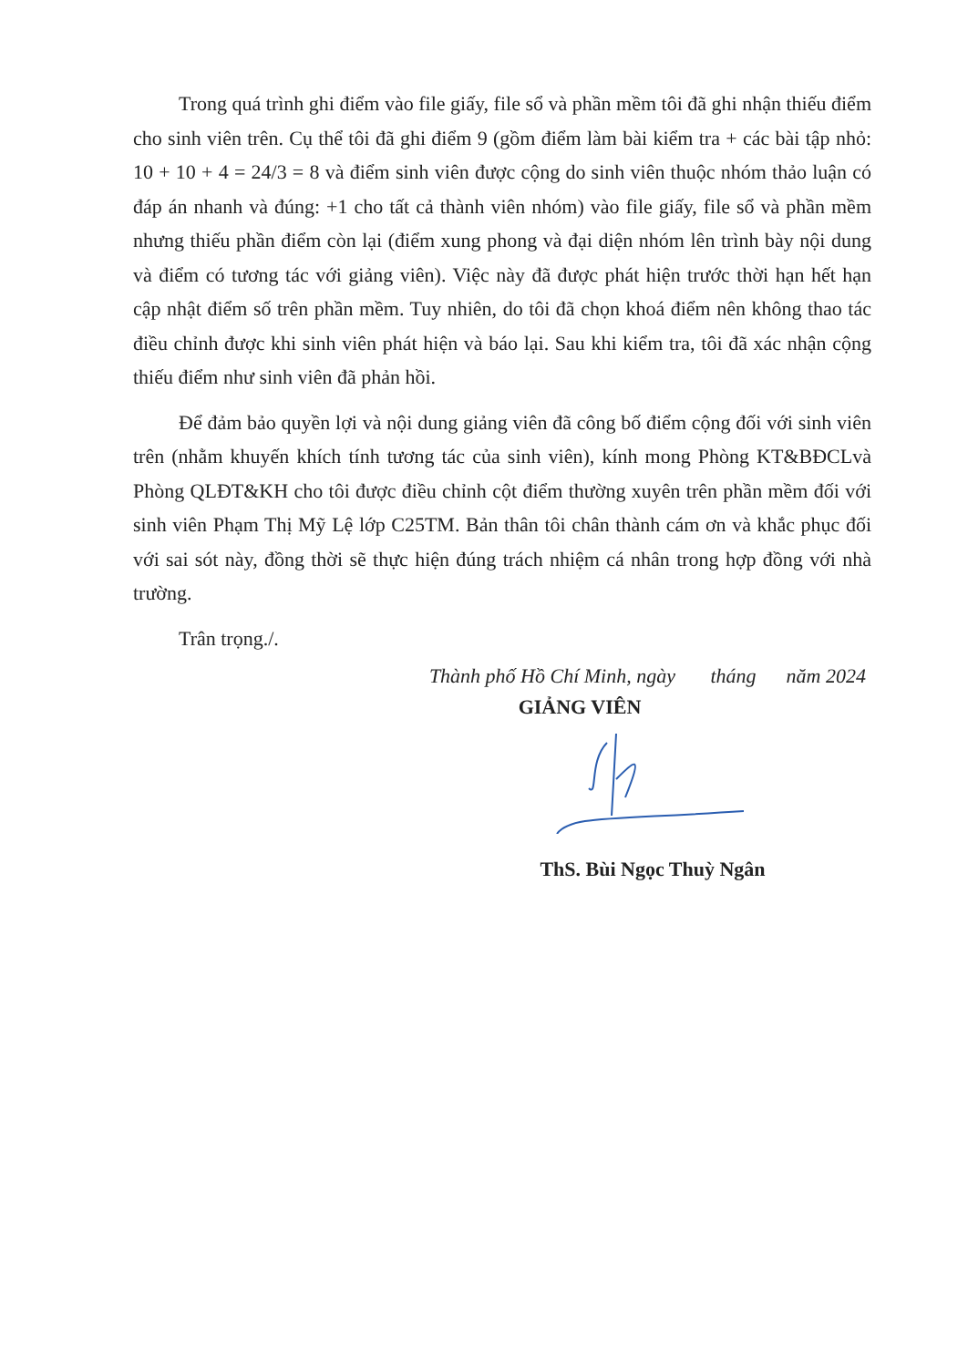Trong quá trình ghi điểm vào file giấy, file sổ và phần mềm tôi đã ghi nhận thiếu điểm cho sinh viên trên. Cụ thể tôi đã ghi điểm 9 (gồm điểm làm bài kiểm tra + các bài tập nhỏ: 10 + 10 + 4 = 24/3 = 8 và điểm sinh viên được cộng do sinh viên thuộc nhóm thảo luận có đáp án nhanh và đúng: +1 cho tất cả thành viên nhóm) vào file giấy, file sổ và phần mềm nhưng thiếu phần điểm còn lại (điểm xung phong và đại diện nhóm lên trình bày nội dung và điểm có tương tác với giảng viên). Việc này đã được phát hiện trước thời hạn hết hạn cập nhật điểm số trên phần mềm. Tuy nhiên, do tôi đã chọn khoá điểm nên không thao tác điều chỉnh được khi sinh viên phát hiện và báo lại. Sau khi kiểm tra, tôi đã xác nhận cộng thiếu điểm như sinh viên đã phản hồi.
Để đảm bảo quyền lợi và nội dung giảng viên đã công bố điểm cộng đối với sinh viên trên (nhằm khuyến khích tính tương tác của sinh viên), kính mong Phòng KT&BĐCLvà Phòng QLĐT&KH cho tôi được điều chỉnh cột điểm thường xuyên trên phần mềm đối với sinh viên Phạm Thị Mỹ Lệ lớp C25TM. Bản thân tôi chân thành cám ơn và khắc phục đối với sai sót này, đồng thời sẽ thực hiện đúng trách nhiệm cá nhân trong hợp đồng với nhà trường.
Trân trọng./.
Thành phố Hồ Chí Minh, ngày tháng năm 2024
GIẢNG VIÊN
ThS. Bùi Ngọc Thuỳ Ngân